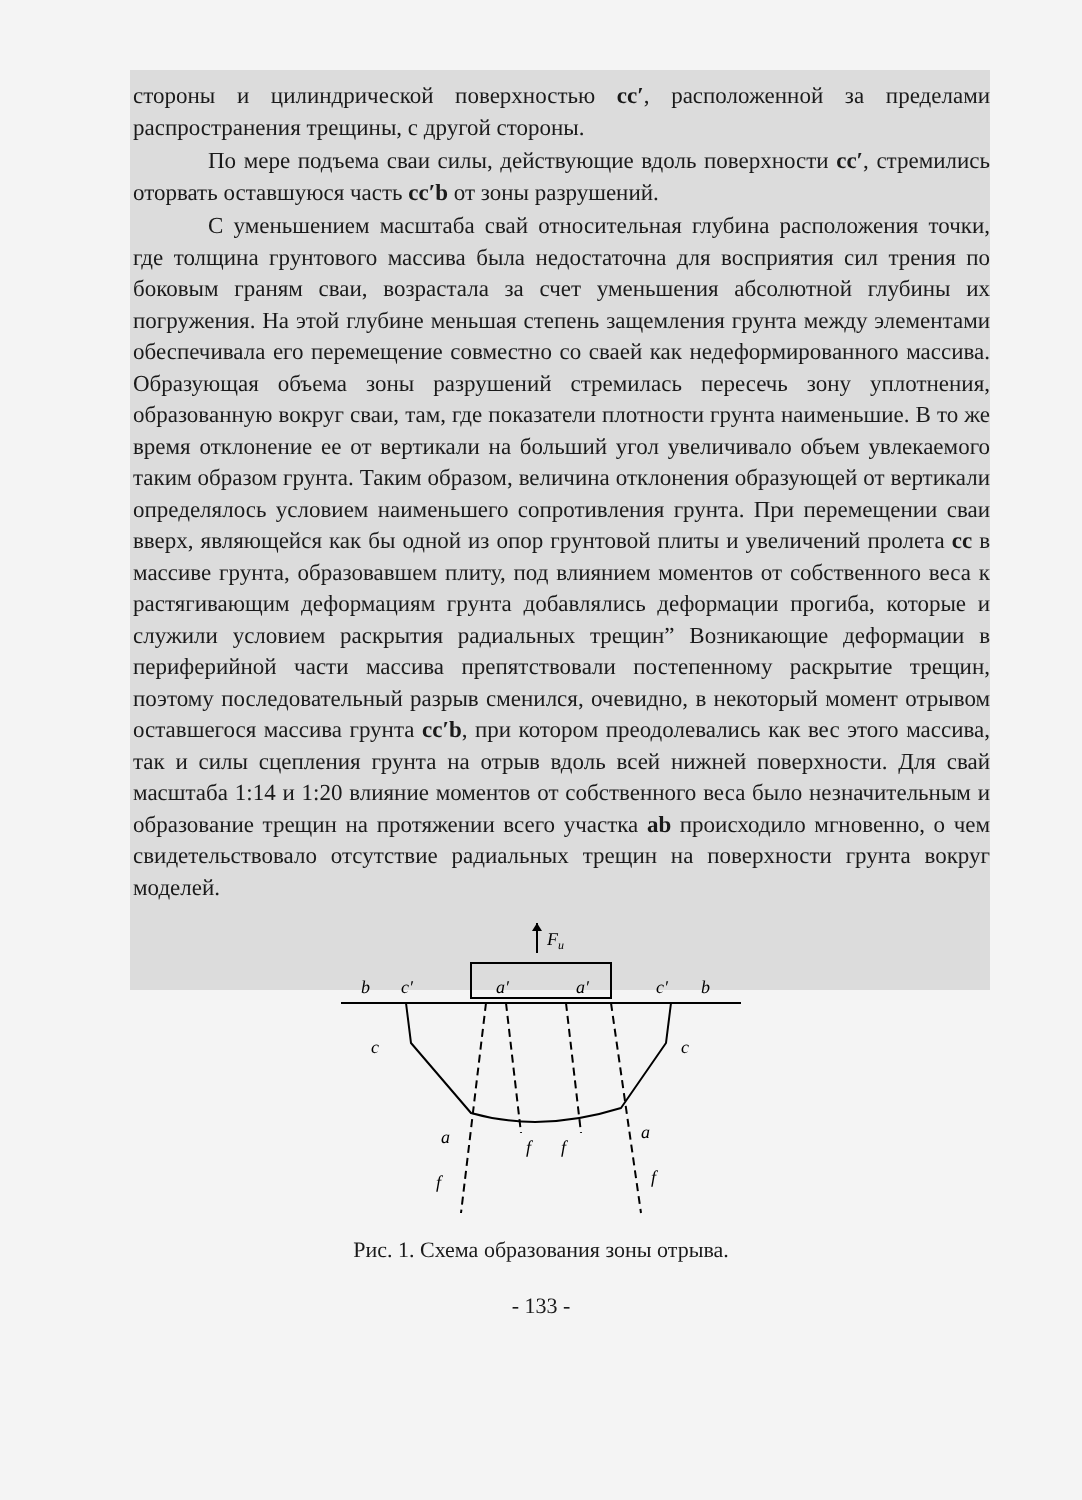стороны и цилиндрической поверхностью cc′, расположенной за пределами распространения трещины, с другой стороны.
По мере подъема сваи силы, действующие вдоль поверхности cc′, стремились оторвать оставшуюся часть cc′b от зоны разрушений.
С уменьшением масштаба свай относительная глубина расположения точки, где толщина грунтового массива была недостаточна для восприятия сил трения по боковым граням сваи, возрастала за счет уменьшения абсолютной глубины их погружения. На этой глубине меньшая степень защемления грунта между элементами обеспечивала его перемещение совместно со сваей как недеформированного массива. Образующая объема зоны разрушений стремилась пересечь зону уплотнения, образованную вокруг сваи, там, где показатели плотности грунта наименьшие. В то же время отклонение ее от вертикали на больший угол увеличивало объем увлекаемого таким образом грунта. Таким образом, величина отклонения образующей от вертикали определялось условием наименьшего сопротивления грунта. При перемещении сваи вверх, являющейся как бы одной из опор грунтовой плиты и увеличений пролета cc в массиве грунта, образовавшем плиту, под влиянием моментов от собственного веса к растягивающим деформациям грунта добавлялись деформации прогиба, которые и служили условием раскрытия радиальных трещин” Возникающие деформации в периферийной части массива препятствовали постепенному раскрытие трещин, поэтому последовательный разрыв сменился, очевидно, в некоторый момент отрывом оставшегося массива грунта cc′b, при котором преодолевались как вес этого массива, так и силы сцепления грунта на отрыв вдоль всей нижней поверхности. Для свай масштаба 1:14 и 1:20 влияние моментов от собственного веса было незначительным и образование трещин на протяжении всего участка ab происходило мгновенно, о чем свидетельствовало отсутствие радиальных трещин на поверхности грунта вокруг моделей.
Fu
b
c′
a′
a′
c′
b
c
c
a
a
f
f
f
f
Рис. 1. Схема образования зоны отрыва.
- 133 -